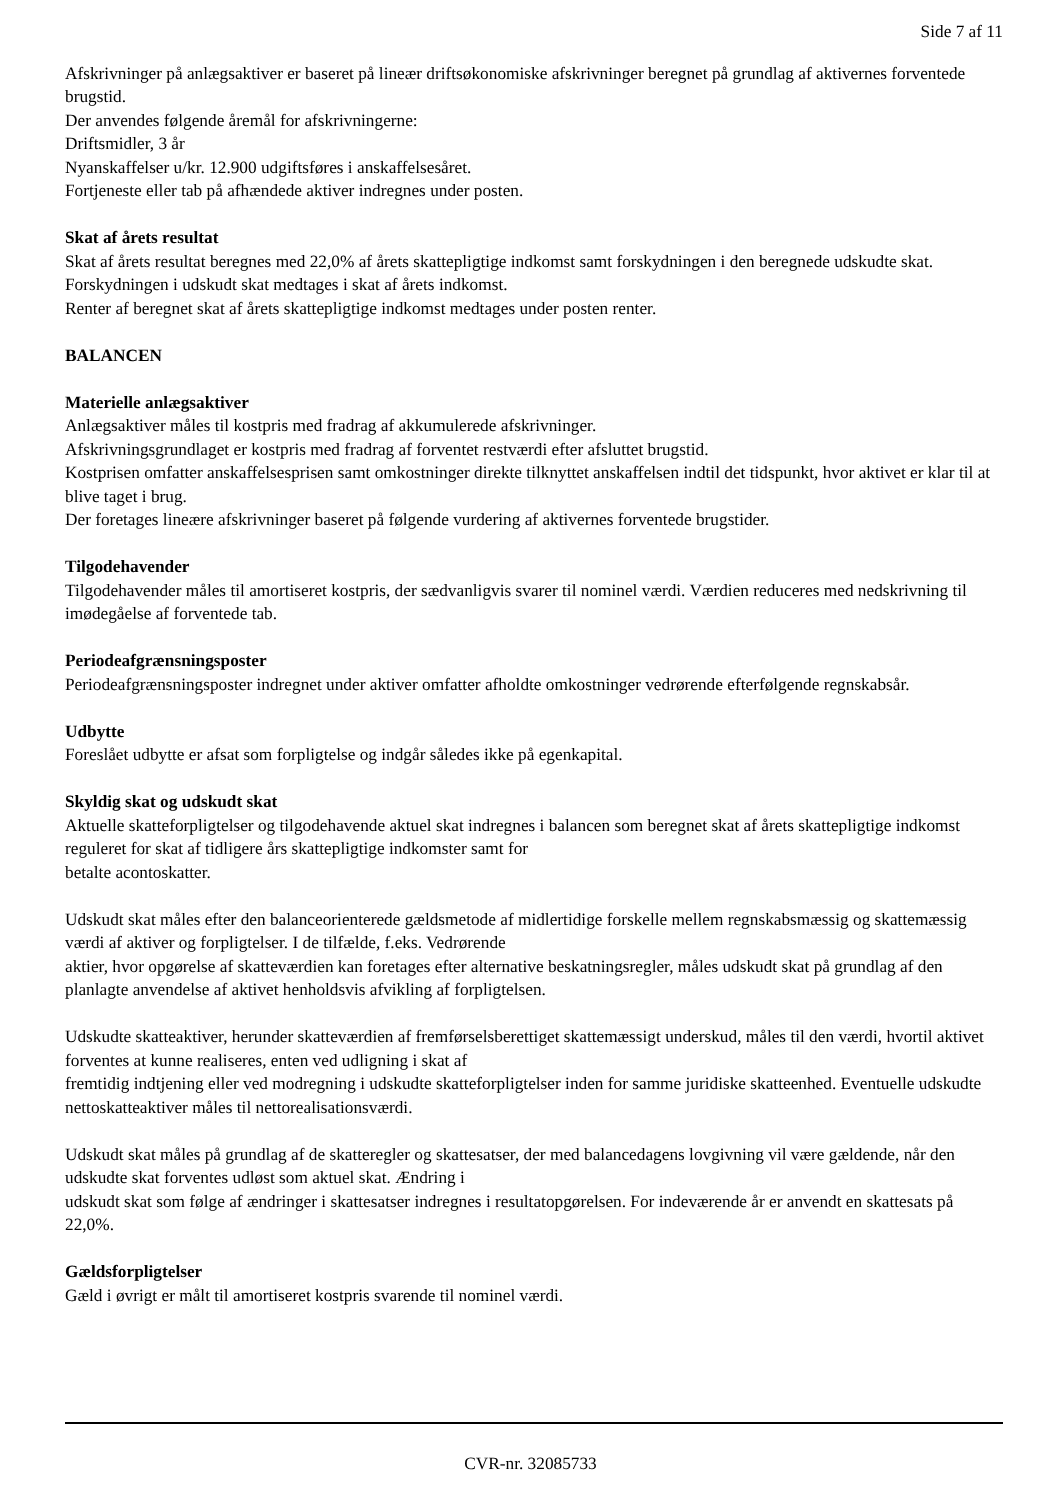Side 7 af 11
Afskrivninger på anlægsaktiver er baseret på lineær driftsøkonomiske afskrivninger beregnet på grundlag af aktivernes forventede brugstid.
Der anvendes følgende åremål for afskrivningerne:
Driftsmidler, 3 år
Nyanskaffelser u/kr. 12.900 udgiftsføres i anskaffelsesåret.
Fortjeneste eller tab på afhændede aktiver indregnes under posten.
Skat af årets resultat
Skat af årets resultat beregnes med 22,0% af årets skattepligtige indkomst samt forskydningen i den beregnede udskudte skat. Forskydningen i udskudt skat medtages i skat af årets indkomst.
Renter af beregnet skat af årets skattepligtige indkomst medtages under posten renter.
BALANCEN
Materielle anlægsaktiver
Anlægsaktiver måles til kostpris med fradrag af akkumulerede afskrivninger.
Afskrivningsgrundlaget er kostpris med fradrag af forventet restværdi efter afsluttet brugstid.
Kostprisen omfatter anskaffelsesprisen samt omkostninger direkte tilknyttet anskaffelsen indtil det tidspunkt, hvor aktivet er klar til at blive taget i brug.
Der foretages lineære afskrivninger baseret på følgende vurdering af aktivernes forventede brugstider.
Tilgodehavender
Tilgodehavender måles til amortiseret kostpris, der sædvanligvis svarer til nominel værdi. Værdien reduceres med nedskrivning til imødegåelse af forventede tab.
Periodeafgrænsningsposter
Periodeafgrænsningsposter indregnet under aktiver omfatter afholdte omkostninger vedrørende efterfølgende regnskabsår.
Udbytte
Foreslået udbytte er afsat som forpligtelse og indgår således ikke på egenkapital.
Skyldig skat og udskudt skat
Aktuelle skatteforpligtelser og tilgodehavende aktuel skat indregnes i balancen som beregnet skat af årets skattepligtige indkomst reguleret for skat af tidligere års skattepligtige indkomster samt for
betalte acontoskatter.
Udskudt skat måles efter den balanceorienterede gældsmetode af midlertidige forskelle mellem regnskabsmæssig og skattemæssig værdi af aktiver og forpligtelser. I de tilfælde, f.eks. Vedrørende
aktier, hvor opgørelse af skatteværdien kan foretages efter alternative beskatningsregler, måles udskudt skat på grundlag af den planlagte anvendelse af aktivet henholdsvis afvikling af forpligtelsen.
Udskudte skatteaktiver, herunder skatteværdien af fremførselsberettiget skattemæssigt underskud, måles til den værdi, hvortil aktivet forventes at kunne realiseres, enten ved udligning i skat af
fremtidig indtjening eller ved modregning i udskudte skatteforpligtelser inden for samme juridiske skatteenhed. Eventuelle udskudte nettoskatteaktiver måles til nettorealisationsværdi.
Udskudt skat måles på grundlag af de skatteregler og skattesatser, der med balancedagens lovgivning vil være gældende, når den udskudte skat forventes udløst som aktuel skat. Ændring i
udskudt skat som følge af ændringer i skattesatser indregnes i resultatopgørelsen. For indeværende år er anvendt en skattesats på 22,0%.
Gældsforpligtelser
Gæld i øvrigt er målt til amortiseret kostpris svarende til nominel værdi.
CVR-nr. 32085733